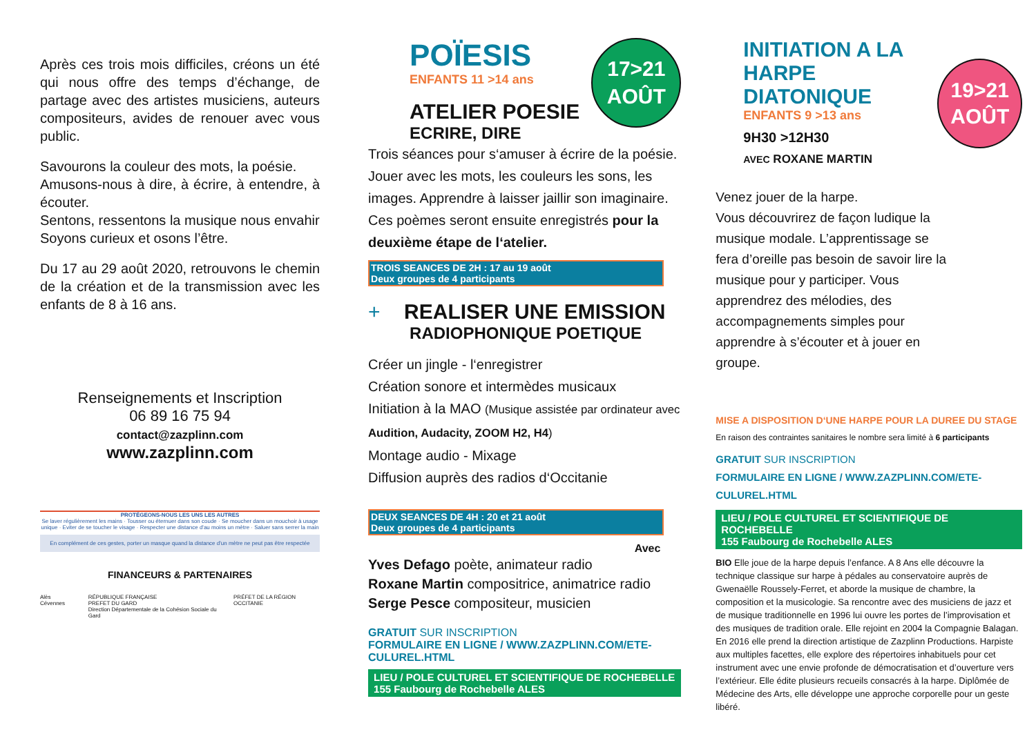Après ces trois mois difficiles, créons un été qui nous offre des temps d’échange, de partage avec des artistes musiciens, auteurs compositeurs, avides de renouer avec vous public.
Savourons la couleur des mots, la poésie.
Amusons-nous à dire, à écrire, à entendre, à écouter.
Sentons, ressentons la musique nous envahir
Soyons curieux et osons l’être.
Du 17 au 29 août 2020, retrouvons le chemin de la création et de la transmission avec les enfants de 8 à 16 ans.
Renseignements et Inscription
06 89 16 75 94
contact@zazplinn.com
www.zazplinn.com
PROTÉGEONS-NOUS LES UNS LES AUTRES
Se laver régulièrement les mains · Tousser ou éternuer dans son coude · Se moucher dans un mouchoir à usage unique · Eviter de se toucher le visage · Respecter une distance d'au moins un mètre · Saluer sans serrer la main
En complément de ces gestes, porter un masque quand la distance d'un mètre ne peut pas être respectée
FINANCEURS & PARTENAIRES
Alès Cévennes RÉPUBLIQUE FRANÇAISE
PREFET DU GARD
Direction Départementale de la Cohésion Sociale du Gard PRÉFET DE LA RÉGION OCCITANIE
POÏESIS
ENFANTS 11 >14 ans
17>21
AOÛT
ATELIER POESIE
ECRIRE, DIRE
Trois séances pour s‘amuser à écrire de la poésie. Jouer avec les mots, les couleurs les sons, les images. Apprendre à laisser jaillir son imaginaire. Ces poèmes seront ensuite enregistrés pour la deuxième étape de l‘atelier.
TROIS SEANCES DE 2H : 17 au 19 août
Deux groupes de 4 participants
+
REALISER UNE EMISSION
RADIOPHONIQUE POETIQUE
Créer un jingle - l‘enregistrer
Création sonore et intermèdes musicaux
Initiation à la MAO (Musique assistée par ordinateur avec Audition, Audacity, ZOOM H2, H4)
Montage audio - Mixage
Diffusion auprès des radios d‘Occitanie
DEUX SEANCES DE 4H : 20 et 21 août
Deux groupes de 4 participants
Avec
Yves Defago poète, animateur radio
Roxane Martin compositrice, animatrice radio
Serge Pesce compositeur, musicien
GRATUIT SUR INSCRIPTION
FORMULAIRE EN LIGNE / WWW.ZAZPLINN.COM/ETE-CULUREL.HTML
LIEU / POLE CULTUREL ET SCIENTIFIQUE DE ROCHEBELLE
155 Faubourg de Rochebelle ALES
INITIATION A LA
HARPE DIATONIQUE
ENFANTS 9 >13 ans
9H30 >12H30
AVEC ROXANE MARTIN
19>21
AOÛT
Venez jouer de la harpe.
Vous découvrirez de façon ludique la musique modale. L’apprentissage se fera d’oreille pas besoin de savoir lire la musique pour y participer. Vous apprendrez des mélodies, des accompagnements simples pour apprendre à s’écouter et à jouer en groupe.
MISE A DISPOSITION D‘UNE HARPE POUR LA DUREE DU STAGE
En raison des contraintes sanitaires le nombre sera limité à 6 participants
GRATUIT SUR INSCRIPTION
FORMULAIRE EN LIGNE / WWW.ZAZPLINN.COM/ETE-CULUREL.HTML
LIEU / POLE CULTUREL ET SCIENTIFIQUE DE ROCHEBELLE
155 Faubourg de Rochebelle ALES
BIO Elle joue de la harpe depuis l’enfance. A 8 Ans elle découvre la technique classique sur harpe à pédales au conservatoire auprès de Gwenaëlle Roussely-Ferret, et aborde la musique de chambre, la composition et la musicologie. Sa rencontre avec des musiciens de jazz et de musique traditionnelle en 1996 lui ouvre les portes de l’improvisation et des musiques de tradition orale. Elle rejoint en 2004 la Compagnie Balagan. En 2016 elle prend la direction artistique de Zazplinn Productions. Harpiste aux multiples facettes, elle explore des répertoires inhabituels pour cet instrument avec une envie profonde de démocratisation et d’ouverture vers l’extérieur. Elle édite plusieurs recueils consacrés à la harpe. Diplômée de Médecine des Arts, elle développe une approche corporelle pour un geste libéré.